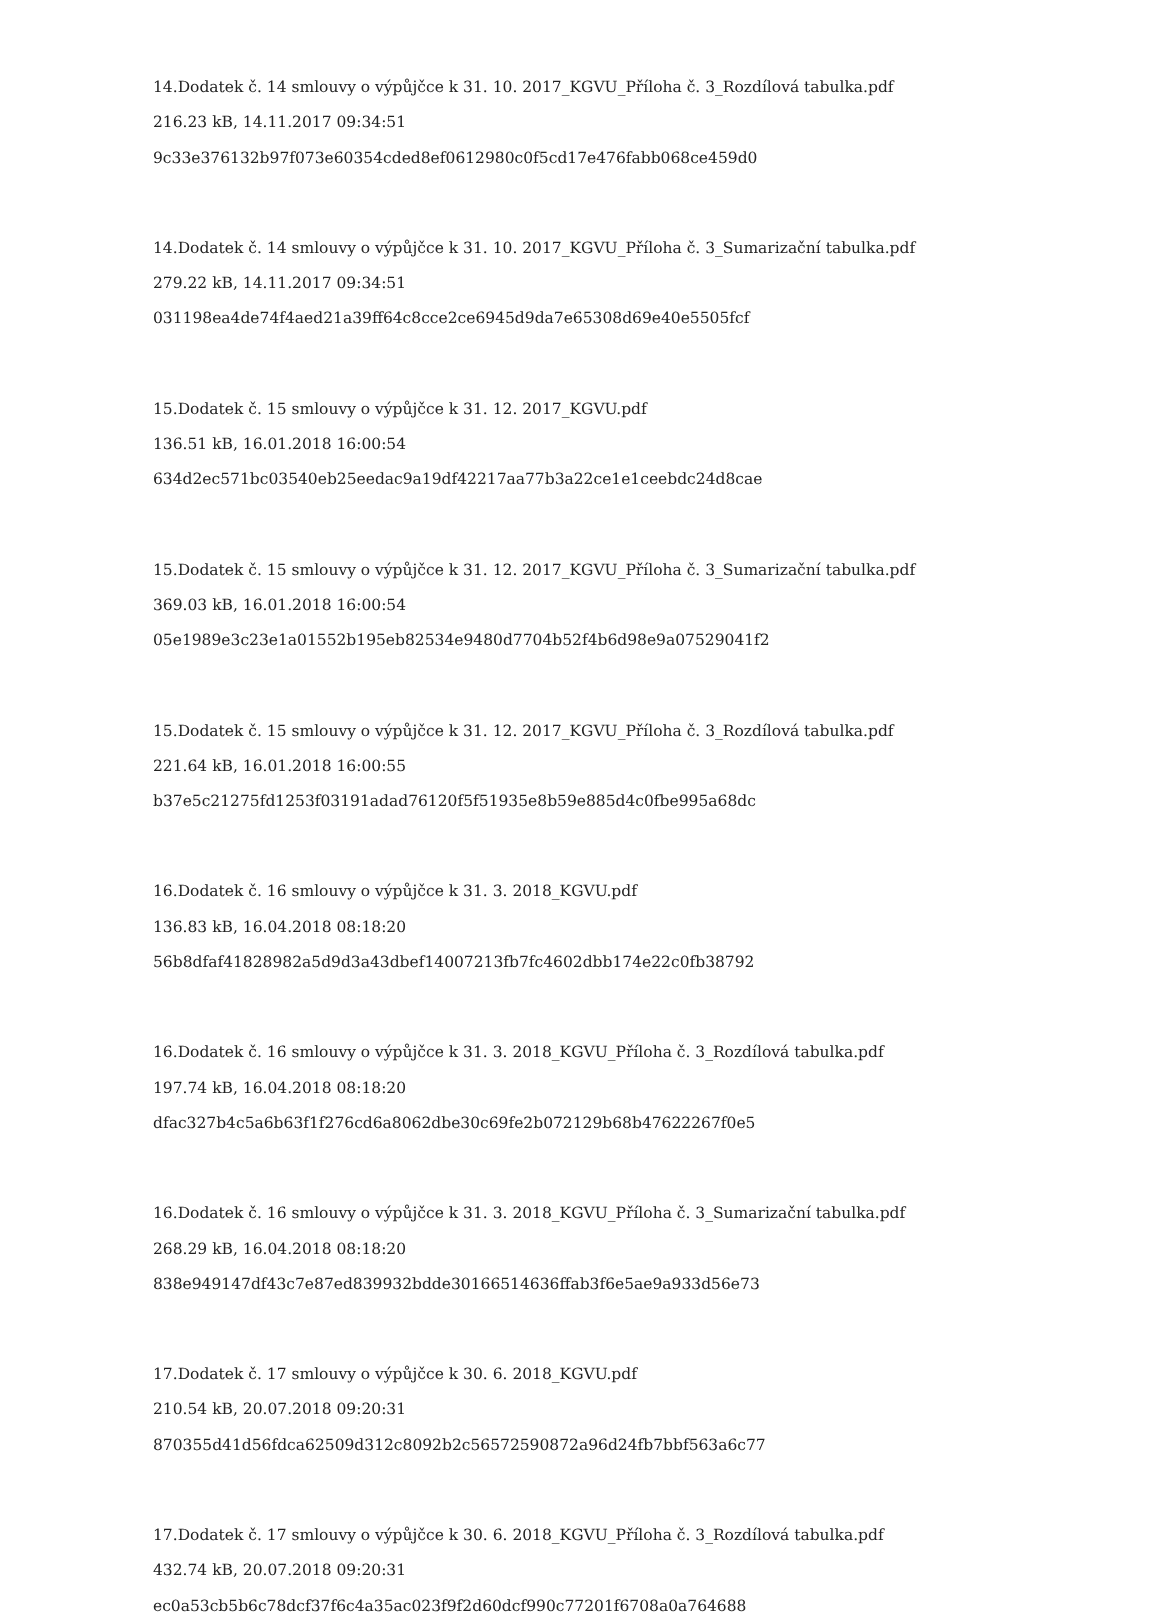14.Dodatek č. 14 smlouvy o výpůjčce k 31. 10. 2017_KGVU_Příloha č. 3_Rozdílová tabulka.pdf
216.23 kB, 14.11.2017 09:34:51
9c33e376132b97f073e60354cded8ef0612980c0f5cd17e476fabb068ce459d0
14.Dodatek č. 14 smlouvy o výpůjčce k 31. 10. 2017_KGVU_Příloha č. 3_Sumarizační tabulka.pdf
279.22 kB, 14.11.2017 09:34:51
031198ea4de74f4aed21a39ff64c8cce2ce6945d9da7e65308d69e40e5505fcf
15.Dodatek č. 15 smlouvy o výpůjčce k 31. 12. 2017_KGVU.pdf
136.51 kB, 16.01.2018 16:00:54
634d2ec571bc03540eb25eedac9a19df42217aa77b3a22ce1e1ceebdc24d8cae
15.Dodatek č. 15 smlouvy o výpůjčce k 31. 12. 2017_KGVU_Příloha č. 3_Sumarizační tabulka.pdf
369.03 kB, 16.01.2018 16:00:54
05e1989e3c23e1a01552b195eb82534e9480d7704b52f4b6d98e9a07529041f2
15.Dodatek č. 15 smlouvy o výpůjčce k 31. 12. 2017_KGVU_Příloha č. 3_Rozdílová tabulka.pdf
221.64 kB, 16.01.2018 16:00:55
b37e5c21275fd1253f03191adad76120f5f51935e8b59e885d4c0fbe995a68dc
16.Dodatek č. 16 smlouvy o výpůjčce k 31. 3. 2018_KGVU.pdf
136.83 kB, 16.04.2018 08:18:20
56b8dfaf41828982a5d9d3a43dbef14007213fb7fc4602dbb174e22c0fb38792
16.Dodatek č. 16 smlouvy o výpůjčce k 31. 3. 2018_KGVU_Příloha č. 3_Rozdílová tabulka.pdf
197.74 kB, 16.04.2018 08:18:20
dfac327b4c5a6b63f1f276cd6a8062dbe30c69fe2b072129b68b47622267f0e5
16.Dodatek č. 16 smlouvy o výpůjčce k 31. 3. 2018_KGVU_Příloha č. 3_Sumarizační tabulka.pdf
268.29 kB, 16.04.2018 08:18:20
838e949147df43c7e87ed839932bdde30166514636ffab3f6e5ae9a933d56e73
17.Dodatek č. 17 smlouvy o výpůjčce k 30. 6. 2018_KGVU.pdf
210.54 kB, 20.07.2018 09:20:31
870355d41d56fdca62509d312c8092b2c56572590872a96d24fb7bbf563a6c77
17.Dodatek č. 17 smlouvy o výpůjčce k 30. 6. 2018_KGVU_Příloha č. 3_Rozdílová tabulka.pdf
432.74 kB, 20.07.2018 09:20:31
ec0a53cb5b6c78dcf37f6c4a35ac023f9f2d60dcf990c77201f6708a0a764688